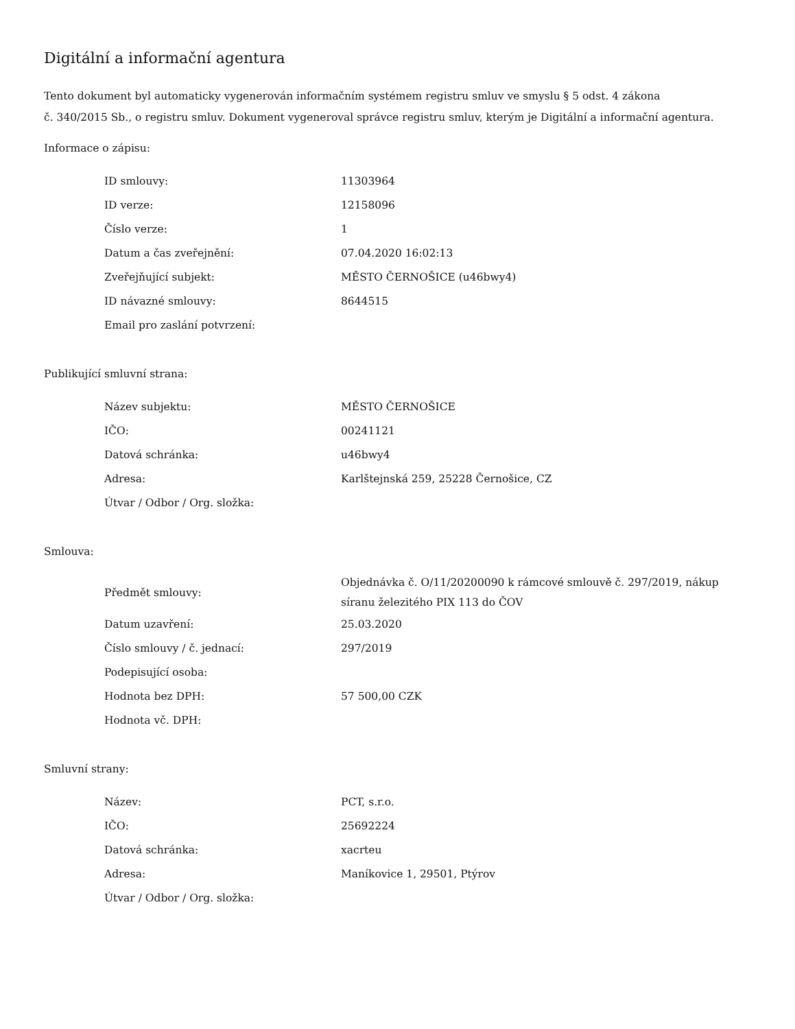Digitální a informační agentura
Tento dokument byl automaticky vygenerován informačním systémem registru smluv ve smyslu § 5 odst. 4 zákona
č. 340/2015 Sb., o registru smluv. Dokument vygeneroval správce registru smluv, kterým je Digitální a informační agentura.
Informace o zápisu:
| ID smlouvy: | 11303964 |
| ID verze: | 12158096 |
| Číslo verze: | 1 |
| Datum a čas zveřejnění: | 07.04.2020 16:02:13 |
| Zveřejňující subjekt: | MĚSTO ČERNOŠICE (u46bwy4) |
| ID návazné smlouvy: | 8644515 |
| Email pro zaslání potvrzení: | |
Publikující smluvní strana:
| Název subjektu: | MĚSTO ČERNOŠICE |
| IČO: | 00241121 |
| Datová schránka: | u46bwy4 |
| Adresa: | Karlštejnská 259, 25228 Černošice, CZ |
| Útvar / Odbor / Org. složka: | |
Smlouva:
| Předmět smlouvy: | Objednávka č. O/11/20200090 k rámcové smlouvě č. 297/2019, nákup síranu železitého PIX 113 do ČOV |
| Datum uzavření: | 25.03.2020 |
| Číslo smlouvy / č. jednací: | 297/2019 |
| Podepisující osoba: | |
| Hodnota bez DPH: | 57 500,00 CZK |
| Hodnota vč. DPH: | |
Smluvní strany:
| Název: | PCT, s.r.o. |
| IČO: | 25692224 |
| Datová schránka: | xacrteu |
| Adresa: | Maníkovice 1, 29501, Ptýrov |
| Útvar / Odbor / Org. složka: | |